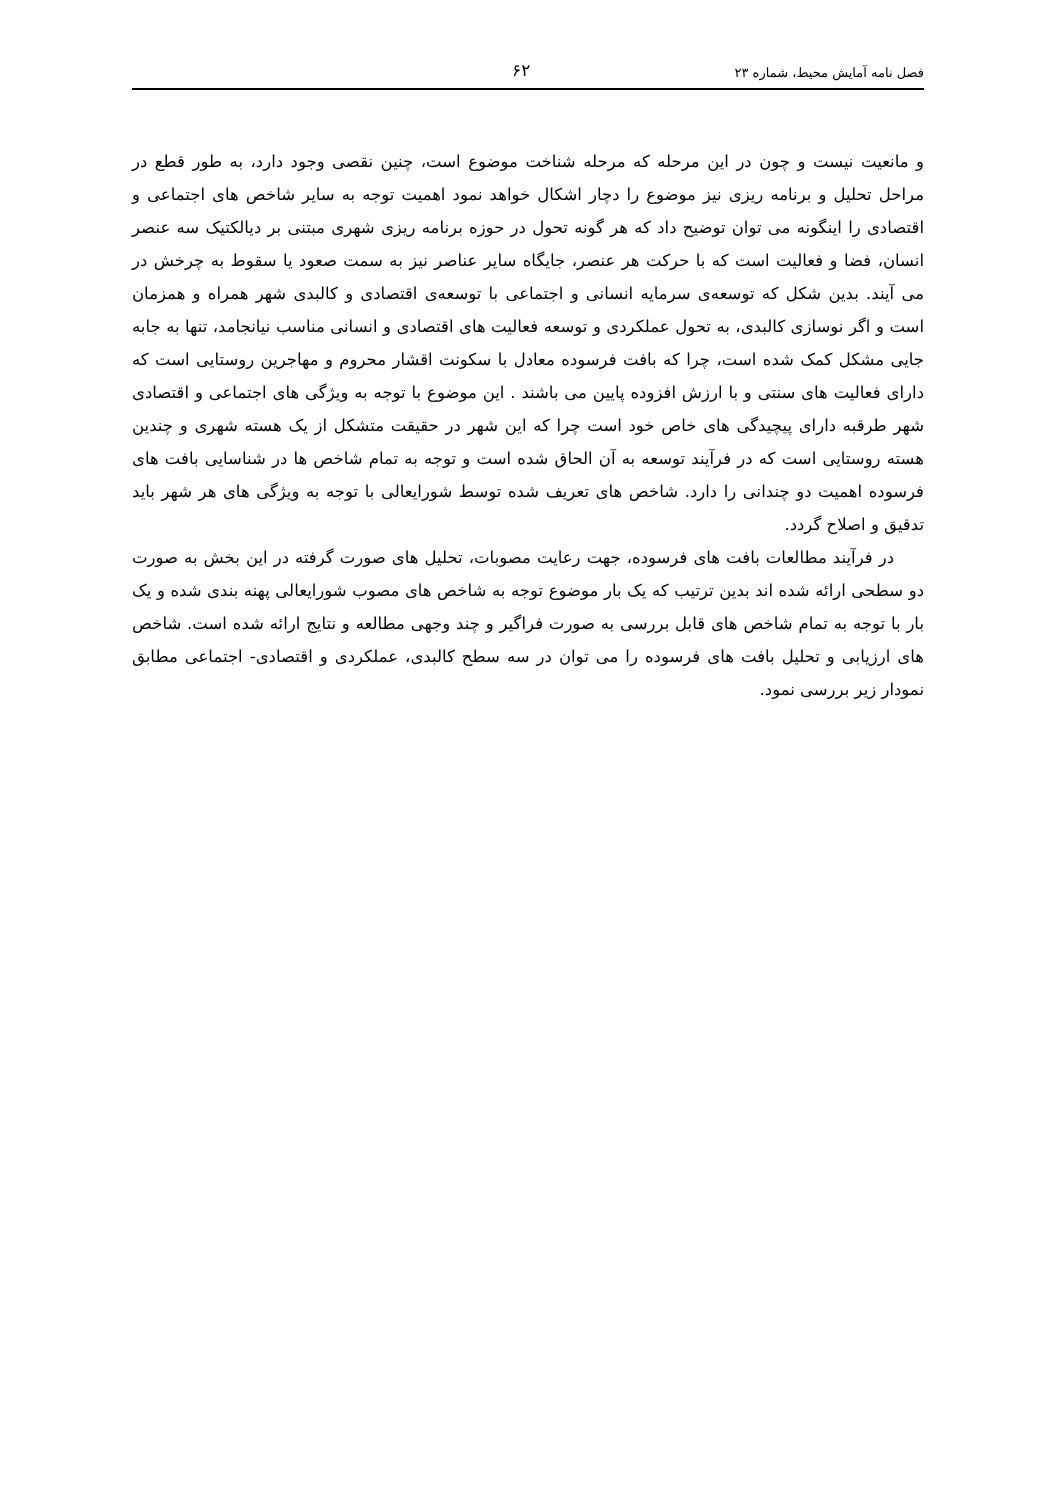فصل نامه آمایش محیط، شماره ۲۳ ۶۲
و مانعیت نیست و چون در این مرحله که مرحله شناخت موضوع است، چنین نقصی وجود دارد، به طور قطع در مراحل تحلیل و برنامه ریزی نیز موضوع را دچار اشکال خواهد نمود اهمیت توجه به سایر شاخص های اجتماعی و اقتصادی را اینگونه می توان توضیح داد که هر گونه تحول در حوزه برنامه ریزی شهری مبتنی بر دیالکتیک سه عنصر انسان، فضا و فعالیت است که با حرکت هر عنصر، جایگاه سایر عناصر نیز به سمت صعود یا سقوط به چرخش در می آیند. بدین شکل که توسعه‌ی سرمایه انسانی و اجتماعی با توسعه‌ی اقتصادی و کالبدی شهر همراه و همزمان است و اگر نوسازی کالبدی، به تحول عملکردی و توسعه فعالیت های اقتصادی و انسانی مناسب نیانجامد، تنها به جابه جایی مشکل کمک شده است، چرا که بافت فرسوده معادل با سکونت اقشار محروم و مهاجرین روستایی است که دارای فعالیت های سنتی و با ارزش افزوده پایین می باشند . این موضوع با توجه به ویژگی های اجتماعی و اقتصادی شهر طرقبه دارای پیچیدگی های خاص خود است چرا که این شهر در حقیقت متشکل از یک هسته شهری و چندین هسته روستایی است که در فرآیند توسعه به آن الحاق شده است و توجه به تمام شاخص ها در شناسایی بافت های فرسوده اهمیت دو چندانی را دارد. شاخص های تعریف شده توسط شورایعالی با توجه به ویژگی های هر شهر باید تدقیق و اصلاح گردد.
در فرآیند مطالعات بافت های فرسوده، جهت رعایت مصوبات، تحلیل های صورت گرفته در این بخش به صورت دو سطحی ارائه شده اند بدین ترتیب که یک بار موضوع توجه به شاخص های مصوب شورایعالی پهنه بندی شده و یک بار با توجه به تمام شاخص های قابل بررسی به صورت فراگیر و چند وجهی مطالعه و نتایج ارائه شده است. شاخص های ارزیابی و تحلیل بافت های فرسوده را می توان در سه سطح کالبدی، عملکردی و اقتصادی- اجتماعی مطابق نمودار زیر بررسی نمود.